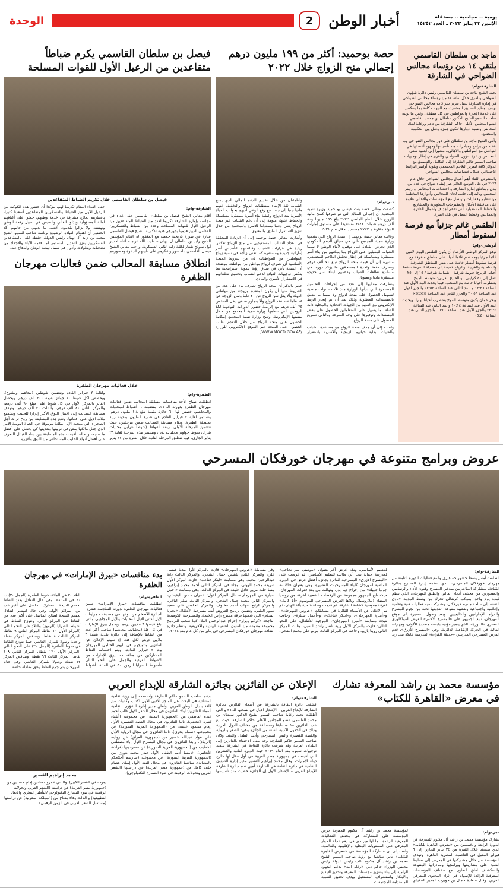يومية .. سياسية .. مستقلة
الاثنين ٢٣ يناير ٢٠٢٣ ـ العدد ١٥٢٥٢
أخبار الوطن
2 الوحدة
ماجد بن سلطان القاسمي يلتقي ١٤ من رؤساء مجالس الضواحي في الشارقة
الشارقة-وام:
بحث الشيخ ماجد بن سلطان القاسمي رئيس دائرة شؤون الضواحي والقرى خلال لقائه ١٤ من رؤساء مجالس الضواحي في إمارة الشارقة سبل تعزيز شراكات مجالس الضواحي بهدف توطيد التنسيق المشترك مع الجهات كافة بما ينعكس على خدمة الإمارة والمواطنين في كل منطقة.. وثمن ما يوليه صاحب السمو الشيخ الدكتور سلطان بن محمد القاسمي عضو المجلس الأعلى حاكم الشارقة من دعم ورعاية لتلك المجالس وتنمية أدوارها لتكون همزة وصل بين الحكومة والمجتمع.
وأثنى الشيخ ماجد بن سلطان على دور مجالس الضواحي وما نفذته من برامج ومبادرات منذ تأسيسها وجهود أعضائها في التواصل مع المواطنين والأهالي.. مشيرا إلى أهمية سعي المجالس ودائرة شؤون الضواحي والقرى في إطار توجيهات صاحب السمو حاكم الشارقة إلى التكامل والتنسيق مع الدوائر كافة لتعزيز التلاحم المجتمعي وتقوية أواصر الترابط الاجتماعي عملا باختصاصات مجالس الضواحي.
واستعرض اللقاء أهم أعمال مجالس الضواحي خلال عام ٢٠٢٣ في ظل التوسع الدائم عبر إنشاء ضواح في عدد من مدن ومناطق إمارة الشارقة و اختصاصات المجالس و رئيس المجلس ونائبه إلى جانب لجان المجالس وأدوارها المختلفة من تنظيم وفعاليات وتواصل مع المؤسسات والأهالي علاوة على مناقشة الأفكار والمقترحات التطويرية والمشاريع والخطط المستقبلية التي تدعم أهداف وأعمال الدائرة والمجالس وخطط العمل في تلك الفترة.
الطقس غائم جزئياً مع فرصة لسقوط أمطار
أبوظبي-وام:
توقع المركز الوطني للأرصاد أن يكون الطقس اليوم الاثنين غائما جزئيا بوجه عام غائما أحيانا على مناطق متفرقة مع فرصة سقوط أمطار خاصة على بعض المناطق الشرقية والساحلية والغربية، والرياح خفيفة إلى معتدلة السرعة تنشط أحيانا. الرياح: جنوبية شرقية – شمالية شرقية / ١٥ إلى ٢٥ تصل إلى ٤٠ كم/س.. و الخليج العربي: متوسط الموج يضطرب أحيانا خاصة مع السحب. فيما يحدث المد الأول عند الساعة ١٣:٣٦ و المد الثاني عند الساعة ٠٣:٥٢ والجزر الأول عند الساعة ٢٠:٥٩ والجزر الثاني عند الساعة ××:××
وبحر عمان يكون متوسط الموج يضطرب أحيانا نهارا. ويحدث المد الأول عند الساعة ١٠:١٤ والمد الثاني عند الساعة ٢٣:٣٥ والجزر الأول عند الساعة ١٦:٥٠ والجزر الثاني عند الساعة ٠٥:٤٠.
حصة بوحميد: أكثر من ١٩٩ مليون درهم إجمالي منح الزواج خلال ٢٠٢٢
دبي-وام:
كشفت معالي حصة بنت عيسى بو حميد وزيرة تنمية المجتمع أن إجمالي المبالغ التي تم صرفها كمنح مالية للزواج خلال العام الماضي ٢٠٢٢ بلغ ١٩٩ مليونا و٨٠ ألف درهم شملت ٢٨٤٤ مستفيدا على مستوى إمارات الدولة مقارنة بـ ٢٧٢٧ مستفيدا خلال عام ٢٠٢١.
وقالت معالي حصة بوحميد إن منحة الزواج التي تقدمها وزارة تنمية المجتمع تأتي في سياق الدعم الحكومي الذي تحرص القيادة على توفيره لأبناء الوطن لا سيما الشباب المقبلين على الزواج بما يمكنهم من بناء أسر مستقرة ومتماسكة في إطار تحقيق التلاحم المجتمعي، مشيرة إلى أن قيمة منحة الزواج تبلغ ٧٠ ألف درهم وتصرف دفعة واحدة للمستحقين ما يؤكد دورها في مساندة تطلعات الشباب ودعمهم لبناء أسر جديدة مستقرة ماديا ومعنويا.
وتطرقت معاليها إلى عدد من إجراءات التحسين المستمرة التي بدأتها الوزارة منذ ثلاث سنوات ماضية لتسهيل الحصول على منحة لزواج ولا سيما ما يتعلق بالمستندات المطلوبة وذلك بعد أن تم إنجاز الربط الإلكتروني مع العديد من الجهات الاتحادية والمحلية ذات الصلة بما يسهل على المتعاملين الحصول على بعض المستندات وتوفيرها على وجه السرعة وبالتالي تسريع الحصول على منحة الزواج.
ولفتت إلى أن هدف منحة الزواج هو مساعدة الشباب والفتيات لبداية حياتهم الزوجية والأسرية باستقرار واطمئنان من خلال تقديم الدعم المالي الذي يمنح الشباب ثقة الإيفاء بمتطلبات الزواج والتخفيف عنهم ماديا جنبا إلى جنب مع رفع الوعي لديهم بجوانب الحياة الأسرية بعد الزواج وكيفية بناء أسرة مستقرة متماسكة والحفاظ عليها، منوهة إلى أن دعم الشباب عبر منحة الزواج يعني دعما مستداما للأسرة وللمجتمع من خلال تعزيز الاستقرار المادي والمعنوي.
وأشارت معالي حصة بوحميد إلى أن الزيادة المحققة في أعداد الشباب المستفيدين من منح الزواج تعكس زيادة في قرارات الشباب وقناعاتهم لتأسيس أسر إماراتية جديدة ومستقرة كما تعني زيادة في نسبة زواج المواطنين من المواطنات لأن من شروط المنحة الأساسية أن تصرف لزواج مواطن من مواطنة، موضحة أن المنحة تأتي في سياق رؤية تنموية استراتيجية بما يعكس توجيهات القيادة لدعم الشباب وتحقيق تطلعاتهم في الاستقرار الأسري والمادي.
جدير بالذكر أن منحة الزواج تصرف بناء على عدد من الشروط منها أن يكون المتقدم وزوجته من مواطني الدولة وألا يقل سن الزوج عن ٢١ عاما وسن الزوجة عن ١٨ عاما عند عقد الزواج وألا يتجاوز صافي دخل الشخص ٢٥ ألف درهم مع إلزامية حضور الدورات التوعوية لكلا الزوجين التي تنظمها وزارة تنمية المجتمع من خلال منصتها الإلكترونية. وتتيح وزارة تنمية المجتمع إمكانية الحصول على منحة الزواج من خلال التقدم بطلب الحصول على المنحة عبر الموقع الإلكتروني للوزارة /WWW.MOCD.GOV.AE/.
فيصل بن سلطان القاسمي يكرم ضباطاً متقاعدين من الرعيل الأول للقوات المسلحة
فيصل بن سلطان القاسمي خلال تكريم الضباط المتقاعدين
الشارقة-وام:
أقام معالي الشيخ فيصل بن سلطان القاسمي حفل غداء في مجلسه بإمارة الشارقة تكريما لعدد من الضباط المتقاعدين من الرعيل الأول للقوات المسلحة، وعدد من الضباط والعسكريين القدامى الذين قدموا بدورهم هدية تذكارية للشيخ فيصل القاسمي عبارة عن صورة تاريخية جمعته مع المغفور له القائد المؤسس الشيخ زايد بن سلطان آل نهيان – طيب الله ثراه – أثناء اختيار أول نموذج شعار لكلية زايد الثاني العسكرية. ورحب معالي الشيخ فيصل القاسمي بالحضور وشكرهم على تلبيتهم الدعوة وحضورهم حفل الغداء المقام تكريما لهم، مؤكدا أن حضور هذه الكوكبة من الرعيل الأول من الضباط والعسكريين المتقاعدين أسعدنا كثيرا، باعتبارهم نماذج مشرفة في خدمة وطنهم، حملوا على أكتافهم أمانة المسؤولية وبذلوا الغالي والنفيس في سبيل رفعة الوطن ونهضته، ولا يزالوا يقدمون أقصى ما لديهم. من جانبهم أكد الحضور أن اهتمام القيادة الرشيدة برئاسة صاحب السمو الشيخ محمد بن زايد آل نهيان رئيس الدولة، حفظه الله، بالمتقاعدين العسكريين يعزز التقدير المستمر لما قدمه الآباء والأجداد من تضحيات وبطولات وأدوار في سبيل نهضة الوطن والدفاع عنه.
انطلاق مسابقة المحالب ضمن فعاليات مهرجان الظفرة
خلال فعاليات مهرجان الظفرة
الظفرة-وام:
انطلقت صباح الأحد منافسات مسابقة المحالب ضمن فعاليات مهرجان الظفرة بدورته الـ ١٦، متضمنة ٦ أشواط للمحليات والمجاهيم، خصص لها ٦٠ جائزة بقيمة تبلغ ١,٨ مليون درهم، وتستمر لغاية ٢ فبراير القادم في شارع المليون بمدينة زايد بمنطقة الظفرة. وتقام مسابقة المحالب ضمن مرحلتين، حيث تتضمن المرحلة الأولى أربعة أشواط (شوطا عرابي محليات شرايا، شوطا خواوير محليات تلاد)، وتستمر هذه المرحلة لغاية ٢٦ يناير الجاري، فيما تنطلق المرحلة الثانية خلال الفترة من ٢٧ يناير ولغاية ٢ فبراير القادم وتتضمن شوطين (مجاهيم ومفتوح). ويخصص لكل شوط ١٠ جوائز بقيمة ٣٠٠ ألف درهم، ويحصل الفائز بالمركز الأول في كل شوط على مبلغ ٩٠ ألف درهم، والمركز الثاني ٤٠ ألف درهم، والثالث ٣٠ ألف درهم. وتهدف مسابقة المحالب إلى اختيار النوق الأكثر إدرارا للحليب وتشجيع ملاك الإبل على اقتنائها، وتتبع هذه المسابقة من روح تراث أهل الصحراء التي منحت الإبل مكانة مرموقة في الحياة اليومية الأمر الذي جعل مالكها يمعن في تربيتها وتغذيتها كي يحصل على أفضل ما تنتجه، ولطالما أقيمت هذه المسابقة بين أبناء القبائل للتعرف على أفضل أنواع الحليب المستخلص من النوق وأغزره.
عروض وبرامج متنوعة في مهرجان خورفكان المسرحي
الشارقة-وام:
انطلقت أمس وسط حضور جماهيري واسع فعاليات الدورة الثامنة من مهرجان خورفكان المسرحي، الذي تنظمه إدارة المسرح بدائرة الثقافة، بمشاركة المئات من مبدعي المسرح وفنون الأداء والرسامين والمصورين من مختلف أنحاء العالم. وانطلق المهرجان، الذي ينظم لمدة يوم واحد، بموكب كرنفالي تحرك من وسط المدينة «نادي الثقة» إلى ساحة متنزه خورفكان، وشاركت فيه فعاليات فنية وثقافية وإعلامية واجتماعية وشعبية متنوعة، تقدمتها نخبة من نجوم المسرح والدراما الإماراتيين والخليجيين. وبعد وصول المسيرة إلى موقع المهرجان، تابع الجمهور على «المسرح الأحمر» العرض الفولكلوري المصري «التنورة»، الذي يتميز مؤديه بلبسته متعددة الألوان، ومهاراته العالية في الحركة الإيقاعية الدائرية. وفي «المسرح الأزرق»، قدم العرض المسرحي المدرسي «حديقة القراءة» لمدرسة عاتكة بنت زيد للتعليم الأساسي، وتلاه عرض آخر بعنوان «موهبتي سر نجاحي» لمدرسة جمانة بنت أبي طالب للتعليم الأساسي، ثم عرضت على «المسرح الأزرق» المسرحية الفائزة بجائزة أفضل عرض في الدورة الماضية لمهرجان كلباء للمسرحيات القصيرة، وهي بعنوان «الآنسة جوليا-جميلة» من إخراج دينا بدر. وتوالت من بعد فقرات المهرجان، حيث تابع الجمهور مجموعة من الرقصات الشعبية لفرقة من روسيا البيضاء (بيلاروسيا)، وتلاها العرض المسرحي الموسوم «أنا كامل» لفرقة مفوضية كشافة الشارقة، ثم قدمت وصلة شعبية بآلة الهبان، ثم تم الاعلان عن الأسماء الفائزة في مسابقات «عروس المهرجان»، و«أميرة المهرجان»، و«ابتكر قناعك»، و«أجمل سيارة». وجاءت نتيجة مسابقة «أميرة المهرجان»، الموجهة للأطفال، على النحو التالي: فازت بالمركز الأول راية ناصر راشد النقبي، ونالت المركز الثاني روينا باريو، وجاءت في المركز الثالث مريم علي محمد الشحي. وفي مسابقة «عروس المهرجان» فازت بالمركز الأول مدية عيسى علي، والمركز الثاني بلقيس جمال الشحي، والمركز الثالث دانة عبدالرحمن محمد. وفي مسابقة «ابتكر قناعك» حازت المركز الأول شريفة محمد الهوتي، وجاء في المركز الثاني أحمد محمد إبراهيم، بينما حلت مريم عادل خليفة في المركز الثالث. وفي مسابقة «أجمل سيارة في المهرجان»، نال المركز الأول: عمران حسن البقيشي، والمركز الثاني محمد جمال الشحي، والمركز الثالث صقر الناخي، والمركز الرابع شهاب أحمد مخلوف، والمركز الخامس علي سعيد تيمور النقبي. وتضمن برنامج العروض أيضا مسرحية الأطفال «بحيرة السلام» التي قدمتها فرقة مسرح رأس الخيمة، والمسرحية الكوميدية الناجحة «كركم وبرار» إخراج عبدالرحمن الملا. كما صحب البرنامج مجموعة متنوعة من الفنون الشعبية الهندية والأفريقية. وتنظم دائرة الثقافة مهرجان خورفكان المسرحي في يناير من كل عام منذ ٢٠١٤.
بدء منافسات «بيرق الإمارات» في مهرجان الظفرة
الظفرة-وام:
انطلقت منافسات «بيرق الإمارات» ضمن فعاليات مهرجان الظفرة بدورته السادسة عشرة، الجائزة الأضخم من نوعها في مسابقات مزاينات الإبل لفئتي الإبل المحليات والإبل المجاهيم، والتي تبلغ قيمتها ٦ ملايين درهم. ويحمل بيرق الإمارات في كل فئة (محليات، مجاهيم) صاحب أكثر عدد من النقاط بالإضافة إلى جائزة نقدية بقيمة ٣ ملايين درهم لكل فئة، إذ سيتم الإعلان عن الفائزين وتتويجهم في اليوم الختامي للمهرجان يوم ٢ فبراير القادم. ويتم احتساب النقاط للمشاركين في منافسات بيرق الإمارات من الأشواط الفردية والجمل على النحو التالي «أشواط الشرايا الرموز ٥٠ في المائة، أشواط التلاد ٣٠ في المائة، شوط الظفرة (الجمل ٢٠) ب ٢٠ في المائة». وفي حال التعادل بعدد النقاط تحسم النتيجة للمشارك الحاصل على أكبر عدد من المراكز الأولى وفي حال استمر التعادل تحسم النتيجة لصالح الحاصل على أكبر عدد من النقاط في المركز الثاني. وتتوزع النقاط في أشواط الشرايا (الرموز) والتلاد على النحو التالي (المركز الأول ١٠ نقاط، المركز الثاني ٩ نقاط، المركز الثالث ٨ نقاط، ويتناقص المركز نقطة واحدة وصولا للمركز العاشر، فيما تتوزع النقاط في شوط الظفرة (الجمل ٢٠) على النحو التالي (المركز الأول ١٢٠ نقطة، المركز الثاني ١٠٨ نقاط، المركز الثالث ٩٦ نقطة، ويتناقص المركز ١٢ نقطة وصولا للمركز العاشر، وفي ختام المهرجان يتم جمع النقاط وفق معادلة خاصة.
مؤسسة محمد بن راشد للمعرفة تشارك في معرض «القاهرة للكتاب»
دبي-وام:
تشارك مؤسسة محمد بن راشد آل مكتوم للمعرفة في الدورة الرابعة والخمسين من «معرض القاهرة للكتاب» الذي سيعقد خلال الفترة من ٢٤ يناير الجاري إلى ٦ فبراير المقبل في العاصمة المصرية القاهرة. وتهدف المؤسسة من خلال مشاركتها في المعرض إلى تسليط الضوء على مشاريعها وبرامجها ومبادراتها المتنوعة واستكشاف آفاق التعاون مع مختلف المؤسسات المعرفية الرائدة للإسهام في إثراء المحتوى المعرفي العربي. وقال سعادة جمال بن حويرب المدير التنفيذي لمؤسسة محمد بن راشد آل مكتوم للمعرفة حرص المؤسسة على المشاركة في مختلف الفعاليات المعرفية الرائدة، لما لها من دور في دفع عجلة الحوار المعرفي على المستويات المحلية والإقليمية والعالمية. ولفت إلى أن مشاركة المؤسسة في «معرض القاهرة للكتاب» تأتي تماشيا مع رؤية صاحب السمو الشيخ محمد بن راشد آل مكتوم نائب رئيس الدولة رئيس مجلس الوزراء حاكم دبي «رعاه الله» بدعم الجهود الرامية إلى بناء وتعزيز مجتمعات المعرفة وتحفيز الإبداع والابتكار واستشراف المستقبل بهدف تحقيق التنمية المستدامة للمجتمعات.
الإعلان عن الفائزين بجائزة الشارقة للإبداع العربي
الشارقة-وام:
كشفت دائرة الثقافة بالشارقة عن أسماء الفائزين بجائزة الشارقة للإبداع العربي – الإصدار الأول في نسختها الـ ٢٦ و التي أطلقت تحت رعاية صاحب السمو الشيخ الدكتور سلطان بن محمد القاسمي عضو المجلس الأعلى حاكم الشارقة، حيث بلغ عدد الفائزين ١٨ متسابقا ومتسابقة من مختلف الدول العربية وذلك في الحقول الأدبية الستة من الجائزة وهي: الشعر والرواية والقصة القصيرة والنص المسرحي وأدب الطفل والنقد. وكان صاحب السمو حاكم الشارقة وجه بنقل الاحتفاء بالفائزين إلى البلدان العربية وقد شرعت دائرة الثقافة في الشارقة بتنفيذ توجيهات سموه منذ العام ٢٠١٩ حيث الدورة الثانية والعشرين التي أقيمت في جمهورية مصر العربية في أول تنقل لها خارج دولة الإمارات. وقال محمد إبراهيم القصير مدير إدارة الشؤون الثقافية في دائرة الثقافة في الشارقة أمين عام جائزة الشارقة للإبداع العربي – الإصدار الأول إن الجائزة حظيت منذ تأسيسها بدعم صاحب السمو حاكم الشارقة واستندت إلى رؤية ثقافية استثنائية في البحث عن المنجز الأدبي الأول لكتاب وكاتبات من كافة بلدان الوطن العربي. وأعلن مدير إدارة الشؤون الثقافية أسماء الفائزين: أولا: الفائزون في مجال الشعر الأول غالب أحمد عبده العاطفي من (الجمهورية اليمنية) عن مجموعته (أشياء كثيرة لاتختفي). ثانيا الفائزون في مجال القصة القصيرة الأول رهام محمود عيسى من (الجمهورية العربية السورية) عن مجموعتها (سمك بحري). ثالثا الفائزون في مجال الرواية الأول علي عواد عبدالله خضير من (جمهورية العراق) عن روايته (الرماد). رابعا الفائزون في مجال المسرح الأول إباء مصطفى الخطيب من (الجمهورية العربية السورية) عن مسرحيتها (فراشة الأندلس). خامسا أدب الطفل الأول حيدر محمد هوري من (الجمهورية العربية السورية) عن مجموعته (سارسم أحلامكم بالقصائد). سادسا الفائزون في مجال النقد الأول إيمان عصام خلف كامل من (جمهورية مصر العربية) عن دراستها (الشعر العربي وتحولات الرقمنة في ضوء التسارع التكنولوجي).
محمد إبراهيم القصير
يموت في القصر الكبير). والثاني عمرو حسانين إمام حسانين من (جمهورية مصر العربية) عن دراسته (الشعر العربي وتحولات الرقمنة في ضوء التسارع التكنولوجي /التأطير النظري والأبعاد التطبيقية) و الثالث وفاء مفتاح من (المملكة المغربية) عن دراستها (مستقبل الشعر العربي في الزمن الرقمي).